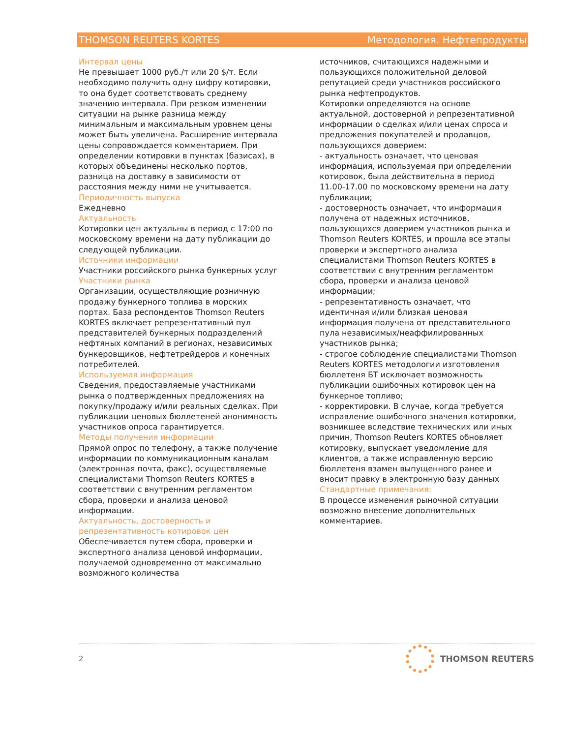THOMSON REUTERS KORTES Методология. Нефтепродукты
Интервал цены
Не превышает 1000 руб./т или 20 $/т. Если необходимо получить одну цифру котировки, то она будет соответствовать среднему значению интервала. При резком изменении ситуации на рынке разница между минимальным и максимальным уровнем цены может быть увеличена. Расширение интервала цены сопровождается комментарием. При определении котировки в пунктах (базисах), в которых объединены несколько портов, разница на доставку в зависимости от расстояния между ними не учитывается.
Периодичность выпуска
Ежедневно
Актуальность
Котировки цен актуальны в период с 17:00 по московскому времени на дату публикации до следующей публикации.
Источники информации
Участники российского рынка бункерных услуг
Участники рынка
Организации, осуществляющие розничную продажу бункерного топлива в морских портах. База респондентов Thomson Reuters KORTES включает репрезентативный пул представителей бункерных подразделений нефтяных компаний в регионах, независимых бункеровщиков, нефтетрейдеров и конечных потребителей.
Используемая информация
Сведения, предоставляемые участниками рынка о подтвержденных предложениях на покупку/продажу и/или реальных сделках. При публикации ценовых бюллетеней анонимность участников опроса гарантируется.
Методы получения информации
Прямой опрос по телефону, а также получение информации по коммуникационным каналам (электронная почта, факс), осуществляемые специалистами Thomson Reuters KORTES в соответствии с внутренним регламентом сбора, проверки и анализа ценовой информации.
Актуальность, достоверность и репрезентативность котировок цен
Обеспечивается путем сбора, проверки и экспертного анализа ценовой информации, получаемой одновременно от максимально возможного количества
источников, считающихся надежными и пользующихся положительной деловой репутацией среди участников российского рынка нефтепродуктов.
Котировки определяются на основе актуальной, достоверной и репрезентативной информации о сделках и/или ценах спроса и предложения покупателей и продавцов, пользующихся доверием:
- актуальность означает, что ценовая информация, используемая при определении котировок, была действительна в период 11.00-17.00 по московскому времени на дату публикации;
- достоверность означает, что информация получена от надежных источников, пользующихся доверием участников рынка и Thomson Reuters KORTES, и прошла все этапы проверки и экспертного анализа специалистами Thomson Reuters KORTES в соответствии с внутренним регламентом сбора, проверки и анализа ценовой информации;
- репрезентативность означает, что идентичная и/или близкая ценовая информация получена от представительного пула независимых/неаффилированных участников рынка;
- строгое соблюдение специалистами Thomson Reuters KORTES методологии изготовления бюллетеня БТ исключает возможность публикации ошибочных котировок цен на бункерное топливо;
- корректировки. В случае, когда требуется исправление ошибочного значения котировки, возникшее вследствие технических или иных причин, Thomson Reuters KORTES обновляет котировку, выпускает уведомление для клиентов, а также исправленную версию бюллетеня взамен выпущенного ранее и вносит правку в электронную базу данных
Стандартные примечания:
В процессе изменения рыночной ситуации возможно внесение дополнительных комментариев.
2
THOMSON REUTERS